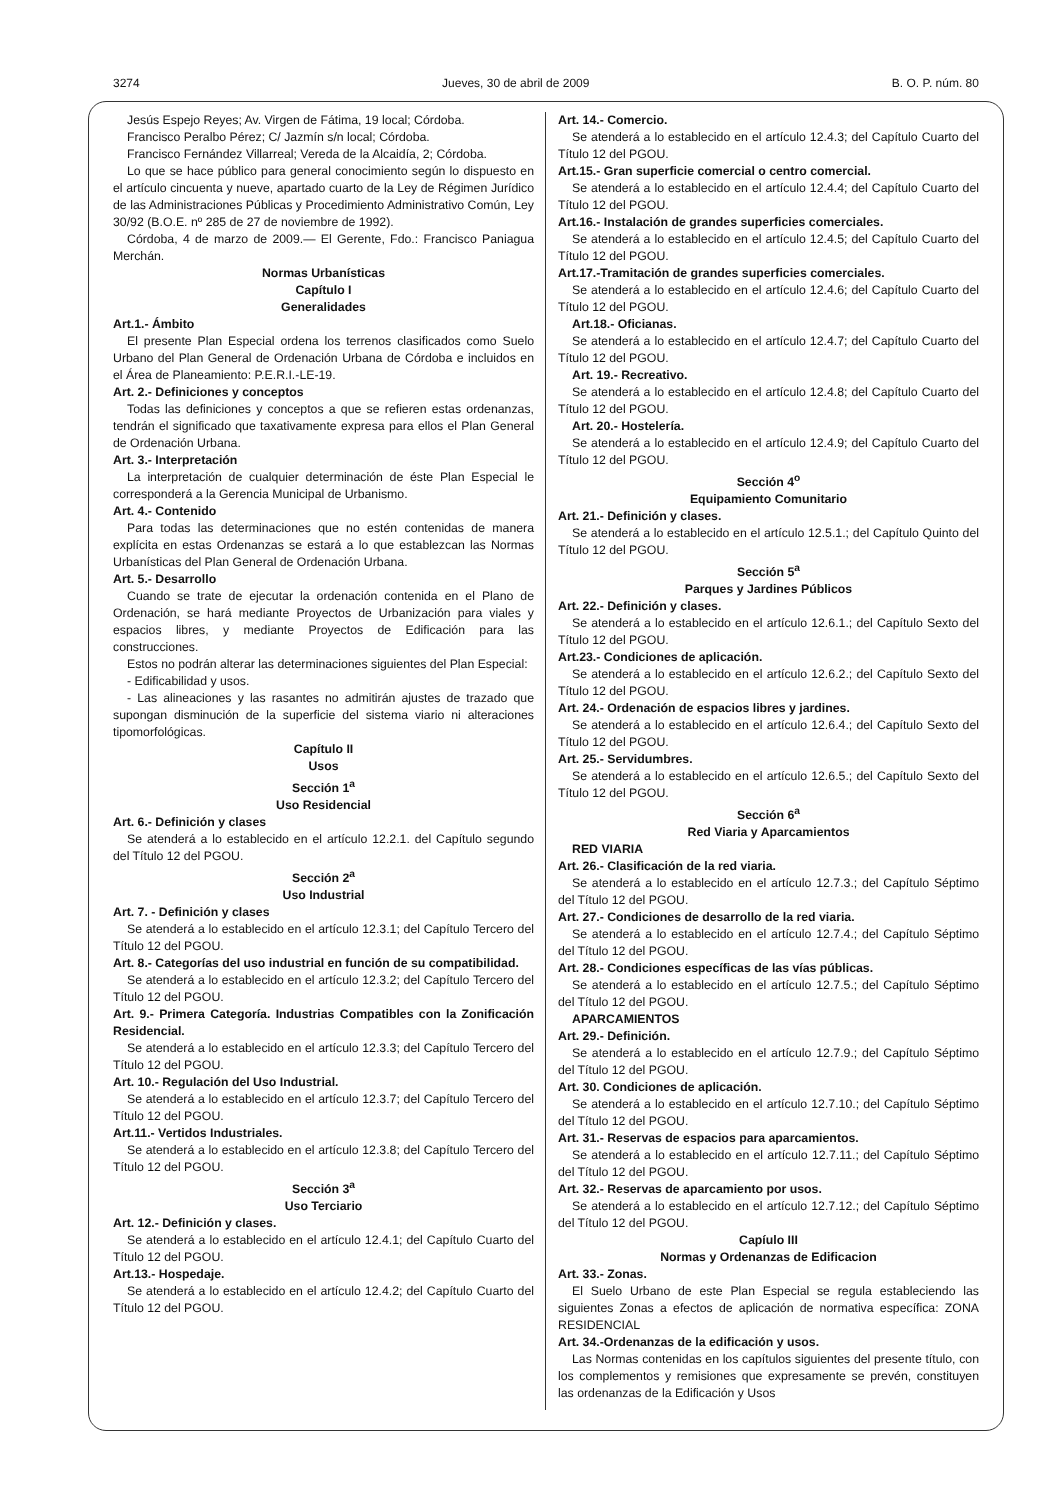3274 Jueves, 30 de abril de 2009 B. O. P. núm. 80
Jesús Espejo Reyes; Av. Virgen de Fátima, 19 local; Córdoba.
Francisco Peralbo Pérez; C/ Jazmín s/n local; Córdoba.
Francisco Fernández Villarreal; Vereda de la Alcaidía, 2; Córdoba.
Lo que se hace público para general conocimiento según lo dispuesto en el artículo cincuenta y nueve, apartado cuarto de la Ley de Régimen Jurídico de las Administraciones Públicas y Procedimiento Administrativo Común, Ley 30/92 (B.O.E. nº 285 de 27 de noviembre de 1992).
Córdoba, 4 de marzo de 2009.— El Gerente, Fdo.: Francisco Paniagua Merchán.
Normas Urbanísticas
Capítulo I
Generalidades
Art.1.- Ámbito
El presente Plan Especial ordena los terrenos clasificados como Suelo Urbano del Plan General de Ordenación Urbana de Córdoba e incluidos en el Área de Planeamiento: P.E.R.I.-LE-19.
Art. 2.- Definiciones y conceptos
Todas las definiciones y conceptos a que se refieren estas ordenanzas, tendrán el significado que taxativamente expresa para ellos el Plan General de Ordenación Urbana.
Art. 3.- Interpretación
La interpretación de cualquier determinación de éste Plan Especial le corresponderá a la Gerencia Municipal de Urbanismo.
Art. 4.- Contenido
Para todas las determinaciones que no estén contenidas de manera explícita en estas Ordenanzas se estará a lo que establezcan las Normas Urbanísticas del Plan General de Ordenación Urbana.
Art. 5.- Desarrollo
Cuando se trate de ejecutar la ordenación contenida en el Plano de Ordenación, se hará mediante Proyectos de Urbanización para viales y espacios libres, y mediante Proyectos de Edificación para las construcciones.
Estos no podrán alterar las determinaciones siguientes del Plan Especial:
- Edificabilidad y usos.
- Las alineaciones y las rasantes no admitirán ajustes de trazado que supongan disminución de la superficie del sistema viario ni alteraciones tipomorfológicas.
Capítulo II
Usos
Sección 1<sup>a</sup>
Uso Residencial
Art. 6.- Definición y clases
Se atenderá a lo establecido en el artículo 12.2.1. del Capítulo segundo del Título 12 del PGOU.
Sección 2<sup>a</sup>
Uso Industrial
Art. 7. - Definición y clases
Se atenderá a lo establecido en el artículo 12.3.1; del Capítulo Tercero del Título 12 del PGOU.
Art. 8.- Categorías del uso industrial en función de su compatibilidad.
Se atenderá a lo establecido en el artículo 12.3.2; del Capítulo Tercero del Título 12 del PGOU.
Art. 9.- Primera Categoría. Industrias Compatibles con la Zonificación Residencial.
Se atenderá a lo establecido en el artículo 12.3.3; del Capítulo Tercero del Título 12 del PGOU.
Art. 10.- Regulación del Uso Industrial.
Se atenderá a lo establecido en el artículo 12.3.7; del Capítulo Tercero del Título 12 del PGOU.
Art.11.- Vertidos Industriales.
Se atenderá a lo establecido en el artículo 12.3.8; del Capítulo Tercero del Título 12 del PGOU.
Sección 3<sup>a</sup>
Uso Terciario
Art. 12.- Definición y clases.
Se atenderá a lo establecido en el artículo 12.4.1; del Capítulo Cuarto del Título 12 del PGOU.
Art.13.- Hospedaje.
Se atenderá a lo establecido en el artículo 12.4.2; del Capítulo Cuarto del Título 12 del PGOU.
Art. 14.- Comercio.
Se atenderá a lo establecido en el artículo 12.4.3; del Capítulo Cuarto del Título 12 del PGOU.
Art.15.- Gran superficie comercial o centro comercial.
Se atenderá a lo establecido en el artículo 12.4.4; del Capítulo Cuarto del Título 12 del PGOU.
Art.16.- Instalación de grandes superficies comerciales.
Se atenderá a lo establecido en el artículo 12.4.5; del Capítulo Cuarto del Título 12 del PGOU.
Art.17.-Tramitación de grandes superficies comerciales.
Se atenderá a lo establecido en el artículo 12.4.6; del Capítulo Cuarto del Título 12 del PGOU.
Art.18.- Oficianas.
Se atenderá a lo establecido en el artículo 12.4.7; del Capítulo Cuarto del Título 12 del PGOU.
Art. 19.- Recreativo.
Se atenderá a lo establecido en el artículo 12.4.8; del Capítulo Cuarto del Título 12 del PGOU.
Art. 20.- Hostelería.
Se atenderá a lo establecido en el artículo 12.4.9; del Capítulo Cuarto del Título 12 del PGOU.
Sección 4<sup>o</sup>
Equipamiento Comunitario
Art. 21.- Definición y clases.
Se atenderá a lo establecido en el artículo 12.5.1.; del Capítulo Quinto del Título 12 del PGOU.
Sección 5<sup>a</sup>
Parques y Jardines Públicos
Art. 22.- Definición y clases.
Se atenderá a lo establecido en el artículo 12.6.1.; del Capítulo Sexto del Título 12 del PGOU.
Art.23.- Condiciones de aplicación.
Se atenderá a lo establecido en el artículo 12.6.2.; del Capítulo Sexto del Título 12 del PGOU.
Art. 24.- Ordenación de espacios libres y jardines.
Se atenderá a lo establecido en el artículo 12.6.4.; del Capítulo Sexto del Título 12 del PGOU.
Art. 25.- Servidumbres.
Se atenderá a lo establecido en el artículo 12.6.5.; del Capítulo Sexto del Título 12 del PGOU.
Sección 6<sup>a</sup>
Red Viaria y Aparcamientos
RED VIARIA
Art. 26.- Clasificación de la red viaria.
Se atenderá a lo establecido en el artículo 12.7.3.; del Capítulo Séptimo del Título 12 del PGOU.
Art. 27.- Condiciones de desarrollo de la red viaria.
Se atenderá a lo establecido en el artículo 12.7.4.; del Capítulo Séptimo del Título 12 del PGOU.
Art. 28.- Condiciones específicas de las vías públicas.
Se atenderá a lo establecido en el artículo 12.7.5.; del Capítulo Séptimo del Título 12 del PGOU.
APARCAMIENTOS
Art. 29.- Definición.
Se atenderá a lo establecido en el artículo 12.7.9.; del Capítulo Séptimo del Título 12 del PGOU.
Art. 30. Condiciones de aplicación.
Se atenderá a lo establecido en el artículo 12.7.10.; del Capítulo Séptimo del Título 12 del PGOU.
Art. 31.- Reservas de espacios para aparcamientos.
Se atenderá a lo establecido en el artículo 12.7.11.; del Capítulo Séptimo del Título 12 del PGOU.
Art. 32.- Reservas de aparcamiento por usos.
Se atenderá a lo establecido en el artículo 12.7.12.; del Capítulo Séptimo del Título 12 del PGOU.
Capíulo III
Normas y Ordenanzas de Edificacion
Art. 33.- Zonas.
El Suelo Urbano de este Plan Especial se regula estableciendo las siguientes Zonas a efectos de aplicación de normativa específica: ZONA RESIDENCIAL
Art. 34.-Ordenanzas de la edificación y usos.
Las Normas contenidas en los capítulos siguientes del presente título, con los complementos y remisiones que expresamente se prevén, constituyen las ordenanzas de la Edificación y Usos